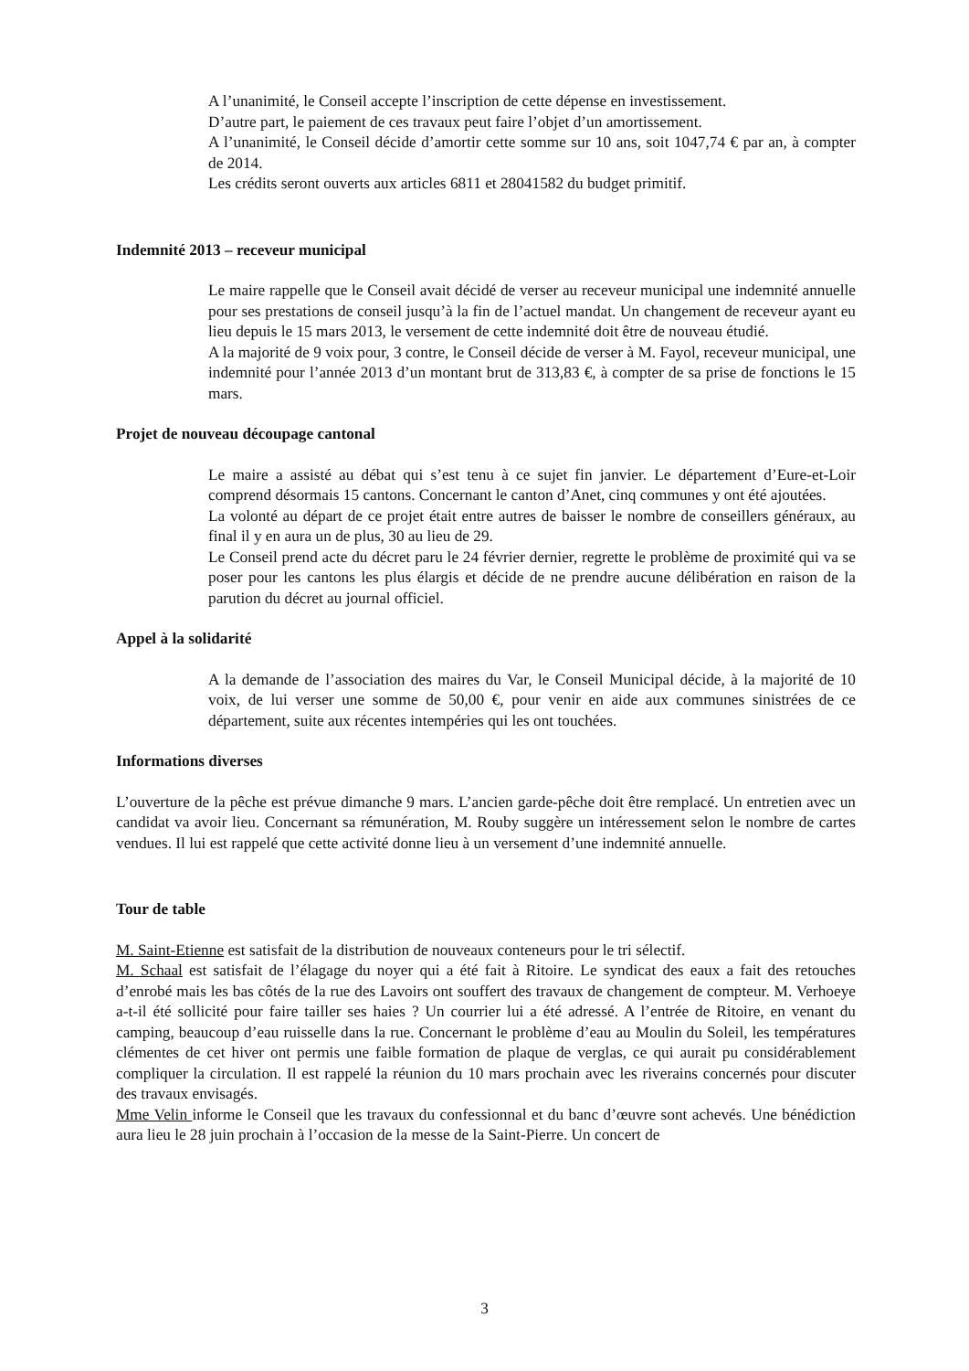A l’unanimité, le Conseil accepte l’inscription de cette dépense en investissement.
D’autre part, le paiement de ces travaux peut faire l’objet d’un amortissement.
A l’unanimité, le Conseil décide d’amortir cette somme sur 10 ans, soit 1047,74 € par an, à compter de 2014.
Les crédits seront ouverts aux articles 6811 et 28041582 du budget primitif.
Indemnité 2013 – receveur municipal
Le maire rappelle que le Conseil avait décidé de verser au receveur municipal une indemnité annuelle pour ses prestations de conseil jusqu’à la fin de l’actuel mandat. Un changement de receveur ayant eu lieu depuis le 15 mars 2013, le versement de cette indemnité doit être de nouveau étudié.
A la majorité de 9 voix pour, 3 contre, le Conseil décide de verser à M. Fayol, receveur municipal, une indemnité pour l’année 2013 d’un montant brut de 313,83 €, à compter de sa prise de fonctions le 15 mars.
Projet de nouveau découpage cantonal
Le maire a assisté au débat qui s’est tenu à ce sujet fin janvier. Le département d’Eure-et-Loir comprend désormais 15 cantons. Concernant le canton d’Anet, cinq communes y ont été ajoutées.
La volonté au départ de ce projet était entre autres de baisser le nombre de conseillers généraux, au final il y en aura un de plus, 30 au lieu de 29.
Le Conseil prend acte du décret paru le 24 février dernier, regrette le problème de proximité qui va se poser pour les cantons les plus élargis et décide de ne prendre aucune délibération en raison de la parution du décret au journal officiel.
Appel à la solidarité
A la demande de l’association des maires du Var, le Conseil Municipal décide, à la majorité de 10 voix, de lui verser une somme de 50,00 €, pour venir en aide aux communes sinistrées de ce département, suite aux récentes intempéries qui les ont touchées.
Informations diverses
L’ouverture de la pêche est prévue dimanche 9 mars. L’ancien garde-pêche doit être remplacé. Un entretien avec un candidat va avoir lieu. Concernant sa rémunération, M. Rouby suggère un intéressement selon le nombre de cartes vendues. Il lui est rappelé que cette activité donne lieu à un versement d’une indemnité annuelle.
Tour de table
M. Saint-Etienne est satisfait de la distribution de nouveaux conteneurs pour le tri sélectif.
M. Schaal est satisfait de l’élagage du noyer qui a été fait à Ritoire. Le syndicat des eaux a fait des retouches d’enrobé mais les bas côtés de la rue des Lavoirs ont souffert des travaux de changement de compteur. M. Verhoeye a-t-il été sollicité pour faire tailler ses haies ? Un courrier lui a été adressé. A l’entrée de Ritoire, en venant du camping, beaucoup d’eau ruisselle dans la rue. Concernant le problème d’eau au Moulin du Soleil, les températures clémentes de cet hiver ont permis une faible formation de plaque de verglas, ce qui aurait pu considérablement compliquer la circulation. Il est rappelé la réunion du 10 mars prochain avec les riverains concernés pour discuter des travaux envisagés.
Mme Velin informe le Conseil que les travaux du confessionnal et du banc d’œuvre sont achevés. Une bénédiction aura lieu le 28 juin prochain à l’occasion de la messe de la Saint-Pierre. Un concert de
3